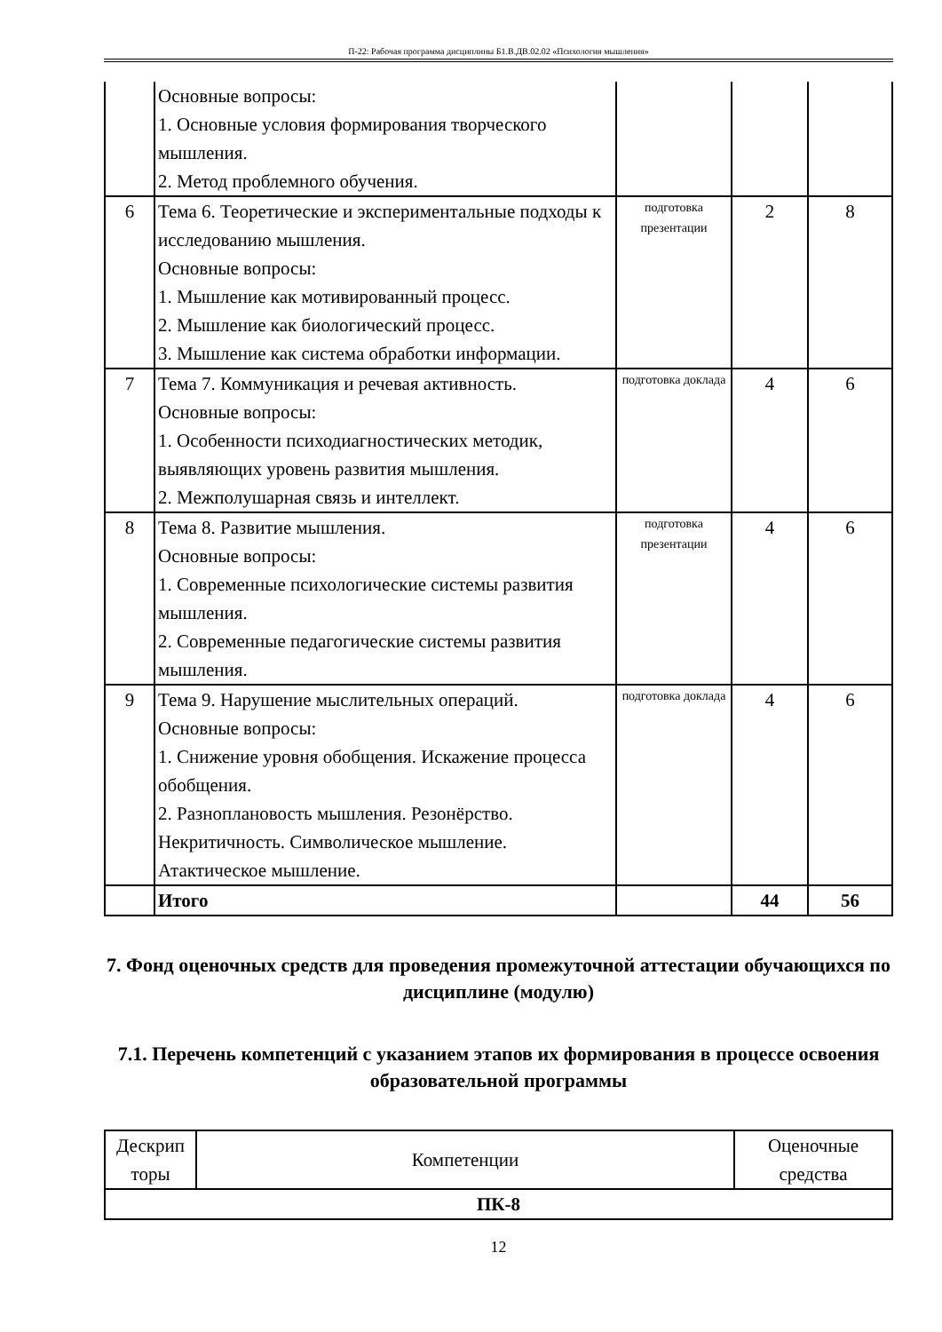П-22: Рабочая программа дисциплины Б1.В.ДВ.02.02 «Психология мышления»
| | Основные вопросы: 1. Основные условия формирования творческого мышления. 2. Метод проблемного обучения. | | | |
| 6 | Тема 6. Теоретические и экспериментальные подходы к исследованию мышления. Основные вопросы: 1. Мышление как мотивированный процесс. 2. Мышление как биологический процесс. 3. Мышление как система обработки информации. | подготовка презентации | 2 | 8 |
| 7 | Тема 7. Коммуникация и речевая активность. Основные вопросы: 1. Особенности психодиагностических методик, выявляющих уровень развития мышления. 2. Межполушарная связь и интеллект. | подготовка доклада | 4 | 6 |
| 8 | Тема 8. Развитие мышления. Основные вопросы: 1. Современные психологические системы развития мышления. 2. Современные педагогические системы развития мышления. | подготовка презентации | 4 | 6 |
| 9 | Тема 9. Нарушение мыслительных операций. Основные вопросы: 1. Снижение уровня обобщения. Искажение процесса обобщения. 2. Разноплановость мышления. Резонёрство. Некритичность. Символическое мышление. Атактическое мышление. | подготовка доклада | 4 | 6 |
| | Итого | | 44 | 56 |
7. Фонд оценочных средств для проведения промежуточной аттестации обучающихся по дисциплине (модулю)
7.1. Перечень компетенций с указанием этапов их формирования в процессе освоения образовательной программы
| Дескрип торы | Компетенции | Оценочные средства |
| ПК-8 | | |
12